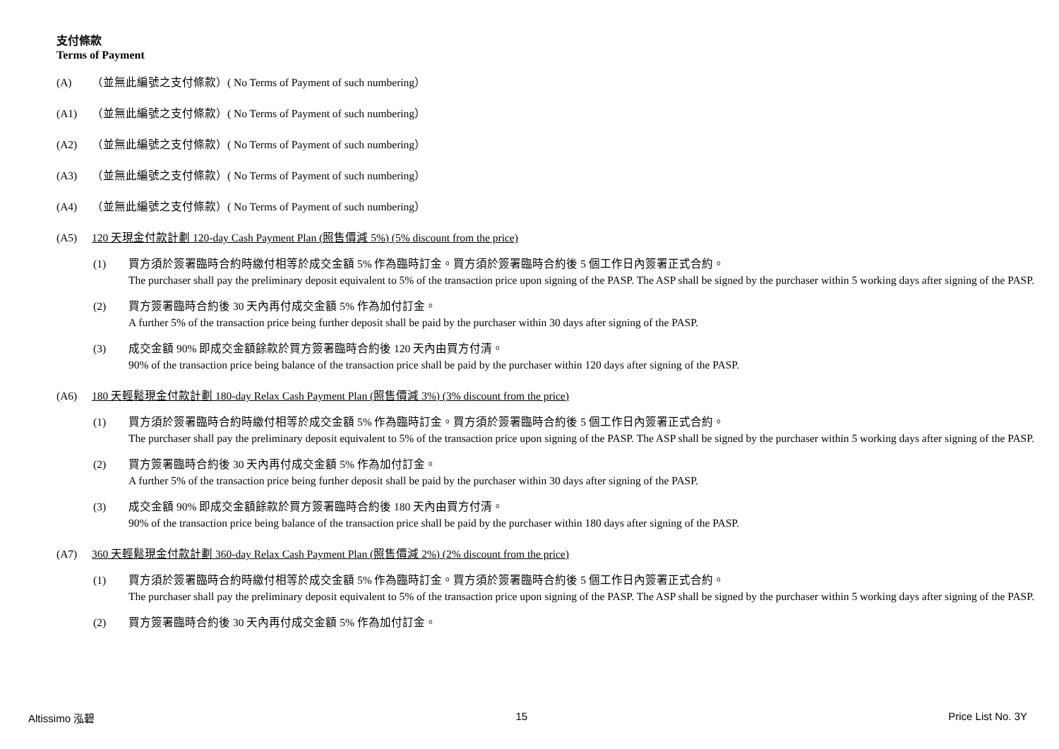支付條款
Terms of Payment
(A) （並無此編號之支付條款）( No Terms of Payment of such numbering）
(A1) （並無此編號之支付條款）( No Terms of Payment of such numbering）
(A2) （並無此編號之支付條款）( No Terms of Payment of such numbering）
(A3) （並無此編號之支付條款）( No Terms of Payment of such numbering）
(A4) （並無此編號之支付條款）( No Terms of Payment of such numbering）
(A5) 120 天現金付款計劃 120-day Cash Payment Plan (照售價減 5%) (5% discount from the price)
(1) 買方須於簽署臨時合約時繳付相等於成交金額 5% 作為臨時訂金。買方須於簽署臨時合約後 5 個工作日內簽署正式合約。
The purchaser shall pay the preliminary deposit equivalent to 5% of the transaction price upon signing of the PASP. The ASP shall be signed by the purchaser within 5 working days after signing of the PASP.
(2) 買方簽署臨時合約後 30 天內再付成交金額 5% 作為加付訂金。
A further 5% of the transaction price being further deposit shall be paid by the purchaser within 30 days after signing of the PASP.
(3) 成交金額 90% 即成交金額餘款於買方簽署臨時合約後 120 天內由買方付清。
90% of the transaction price being balance of the transaction price shall be paid by the purchaser within 120 days after signing of the PASP.
(A6) 180 天輕鬆現金付款計劃 180-day Relax Cash Payment Plan (照售價減 3%) (3% discount from the price)
(1) 買方須於簽署臨時合約時繳付相等於成交金額 5% 作為臨時訂金。買方須於簽署臨時合約後 5 個工作日內簽署正式合約。
The purchaser shall pay the preliminary deposit equivalent to 5% of the transaction price upon signing of the PASP. The ASP shall be signed by the purchaser within 5 working days after signing of the PASP.
(2) 買方簽署臨時合約後 30 天內再付成交金額 5% 作為加付訂金。
A further 5% of the transaction price being further deposit shall be paid by the purchaser within 30 days after signing of the PASP.
(3) 成交金額 90% 即成交金額餘款於買方簽署臨時合約後 180 天內由買方付清。
90% of the transaction price being balance of the transaction price shall be paid by the purchaser within 180 days after signing of the PASP.
(A7) 360 天輕鬆現金付款計劃 360-day Relax Cash Payment Plan (照售價減 2%) (2% discount from the price)
(1) 買方須於簽署臨時合約時繳付相等於成交金額 5% 作為臨時訂金。買方須於簽署臨時合約後 5 個工作日內簽署正式合約。
The purchaser shall pay the preliminary deposit equivalent to 5% of the transaction price upon signing of the PASP. The ASP shall be signed by the purchaser within 5 working days after signing of the PASP.
(2) 買方簽署臨時合約後 30 天內再付成交金額 5% 作為加付訂金。
Altissimo 泓碧 15 Price List No. 3Y